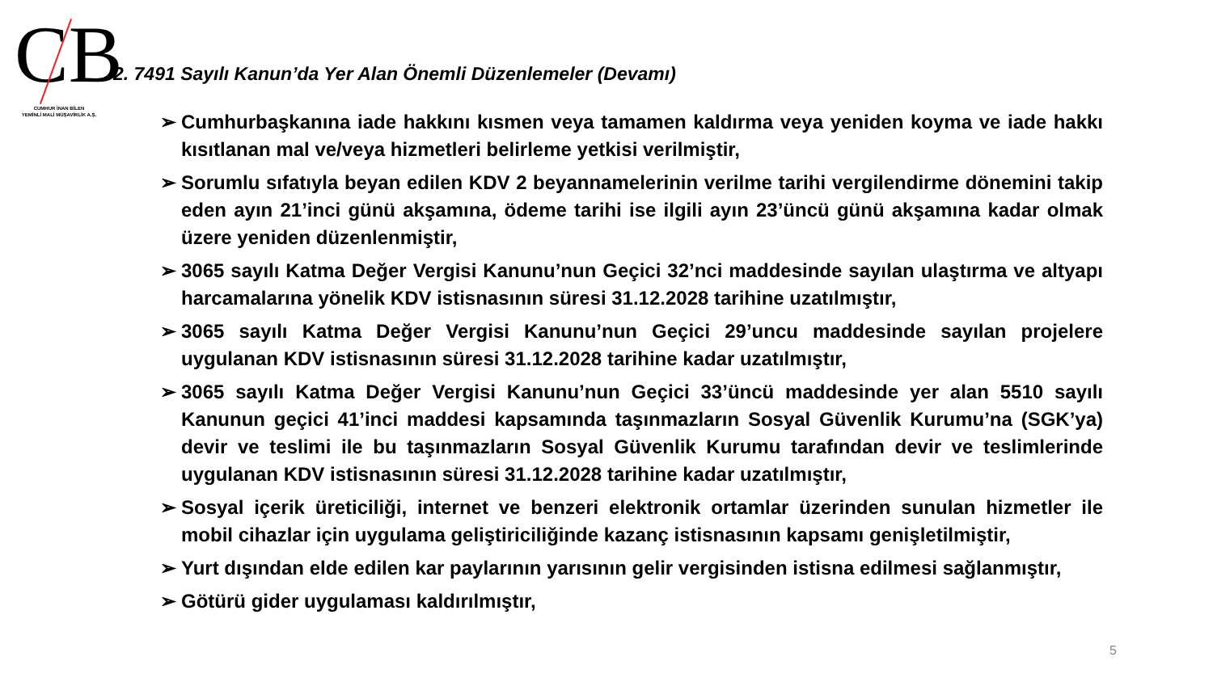CB
CUMHUR İNAN BİLEN
YEMİNLİ MALİ MÜŞAVİRLİK A.Ş.
2. 7491 Sayılı Kanun’da Yer Alan Önemli Düzenlemeler (Devamı)
➢ Cumhurbaşkanına iade hakkını kısmen veya tamamen kaldırma veya yeniden koyma ve iade hakkı kısıtlanan mal ve/veya hizmetleri belirleme yetkisi verilmiştir,
➢ Sorumlu sıfatıyla beyan edilen KDV 2 beyannamelerinin verilme tarihi vergilendirme dönemini takip eden ayın 21’inci günü akşamına, ödeme tarihi ise ilgili ayın 23’üncü günü akşamına kadar olmak üzere yeniden düzenlenmiştir,
➢ 3065 sayılı Katma Değer Vergisi Kanunu’nun Geçici 32’nci maddesinde sayılan ulaştırma ve altyapı harcamalarına yönelik KDV istisnasının süresi 31.12.2028 tarihine uzatılmıştır,
➢ 3065 sayılı Katma Değer Vergisi Kanunu’nun Geçici 29’uncu maddesinde sayılan projelere uygulanan KDV istisnasının süresi 31.12.2028 tarihine kadar uzatılmıştır,
➢ 3065 sayılı Katma Değer Vergisi Kanunu’nun Geçici 33’üncü maddesinde yer alan 5510 sayılı Kanunun geçici 41’inci maddesi kapsamında taşınmazların Sosyal Güvenlik Kurumu’na (SGK’ya) devir ve teslimi ile bu taşınmazların Sosyal Güvenlik Kurumu tarafından devir ve teslimlerinde uygulanan KDV istisnasının süresi 31.12.2028 tarihine kadar uzatılmıştır,
➢ Sosyal içerik üreticiliği, internet ve benzeri elektronik ortamlar üzerinden sunulan hizmetler ile mobil cihazlar için uygulama geliştiriciliğinde kazanç istisnasının kapsamı genişletilmiştir,
➢ Yurt dışından elde edilen kar paylarının yarısının gelir vergisinden istisna edilmesi sağlanmıştır,
➢ Götürü gider uygulaması kaldırılmıştır,
5